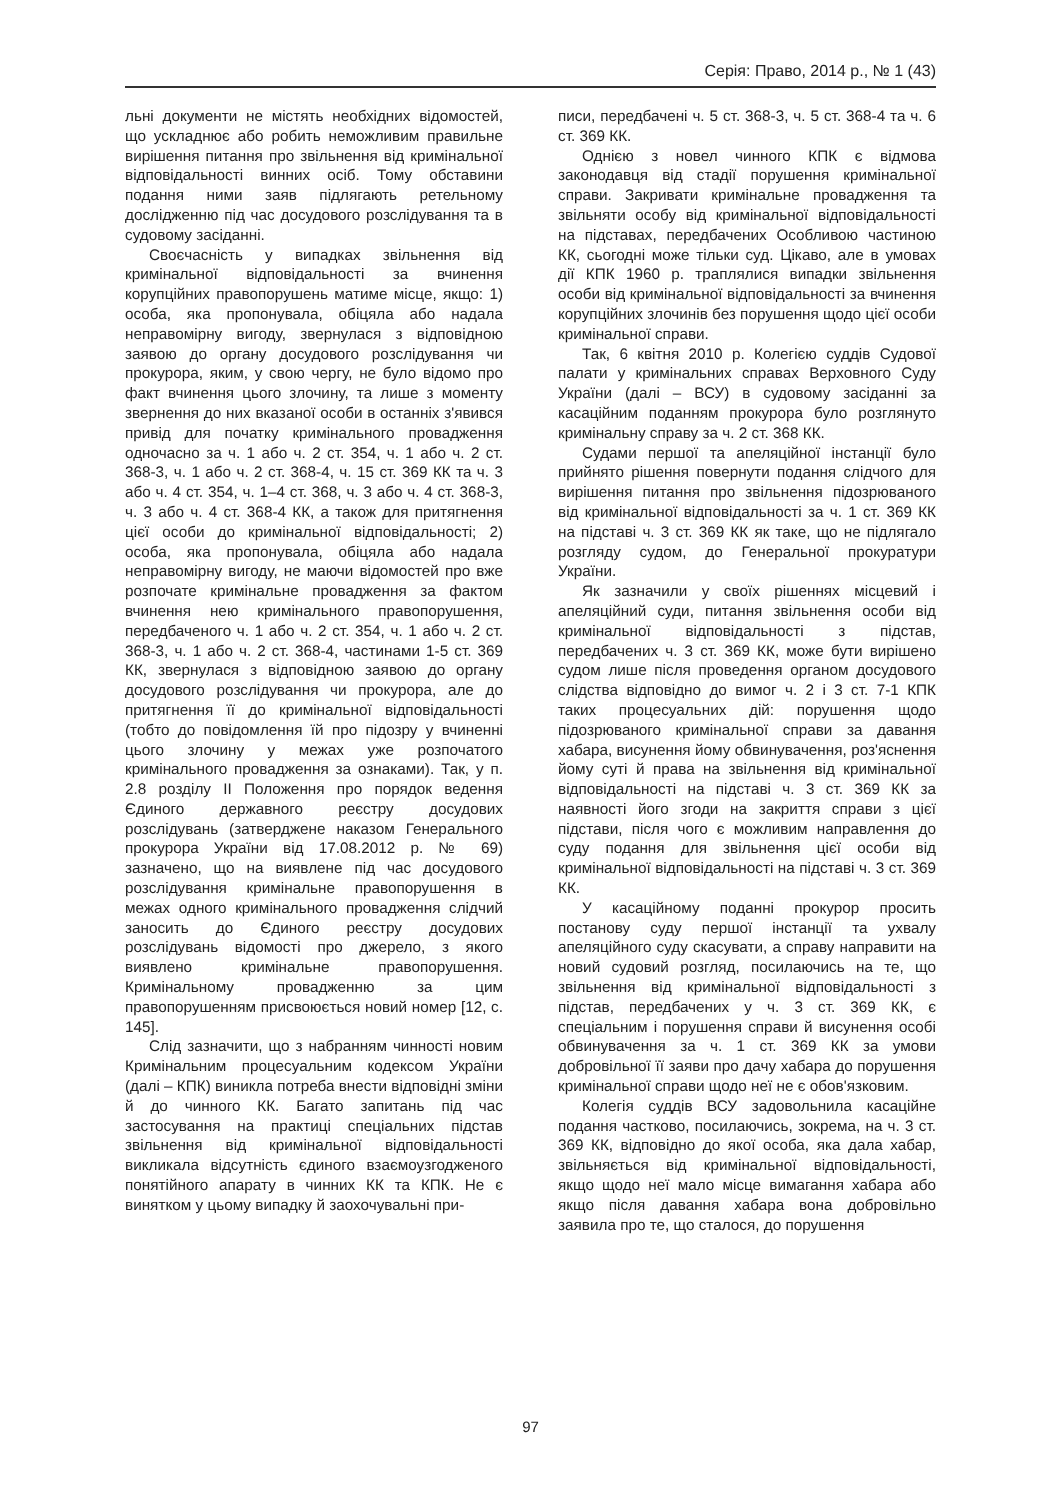Серія: Право, 2014 р., № 1 (43)
льні документи не містять необхідних відомостей, що ускладнює або робить неможливим правильне вирішення питання про звільнення від кримінальної відповідальності винних осіб. Тому обставини подання ними заяв підлягають ретельному дослідженню під час досудового розслідування та в судовому засіданні.
Своєчасність у випадках звільнення від кримінальної відповідальності за вчинення корупційних правопорушень матиме місце, якщо: 1) особа, яка пропонувала, обіцяла або надала неправомірну вигоду, звернулася з відповідною заявою до органу досудового розслідування чи прокурора, яким, у свою чергу, не було відомо про факт вчинення цього злочину, та лише з моменту звернення до них вказаної особи в останніх з'явився привід для початку кримінального провадження одночасно за ч. 1 або ч. 2 ст. 354, ч. 1 або ч. 2 ст. 368-3, ч. 1 або ч. 2 ст. 368-4, ч. 15 ст. 369 КК та ч. 3 або ч. 4 ст. 354, ч. 1–4 ст. 368, ч. 3 або ч. 4 ст. 368-3, ч. 3 або ч. 4 ст. 368-4 КК, а також для притягнення цієї особи до кримінальної відповідальності; 2) особа, яка пропонувала, обіцяла або надала неправомірну вигоду, не маючи відомостей про вже розпочате кримінальне провадження за фактом вчинення нею кримінального правопорушення, передбаченого ч. 1 або ч. 2 ст. 354, ч. 1 або ч. 2 ст. 368-3, ч. 1 або ч. 2 ст. 368-4, частинами 1-5 ст. 369 КК, звернулася з відповідною заявою до органу досудового розслідування чи прокурора, але до притягнення її до кримінальної відповідальності (тобто до повідомлення їй про підозру у вчиненні цього злочину у межах уже розпочатого кримінального провадження за ознаками). Так, у п. 2.8 розділу ІІ Положення про порядок ведення Єдиного державного реєстру досудових розслідувань (затверджене наказом Генерального прокурора України від 17.08.2012 р. № 69) зазначено, що на виявлене під час досудового розслідування кримінальне правопорушення в межах одного кримінального провадження слідчий заносить до Єдиного реєстру досудових розслідувань відомості про джерело, з якого виявлено кримінальне правопорушення. Кримінальному провадженню за цим правопорушенням присвоюється новий номер [12, с. 145].
Слід зазначити, що з набранням чинності новим Кримінальним процесуальним кодексом України (далі – КПК) виникла потреба внести відповідні зміни й до чинного КК. Багато запитань під час застосування на практиці спеціальних підстав звільнення від кримінальної відповідальності викликала відсутність єдиного взаємоузгодженого понятійного апарату в чинних КК та КПК. Не є винятком у цьому випадку й заохочувальні при-
писи, передбачені ч. 5 ст. 368-3, ч. 5 ст. 368-4 та ч. 6 ст. 369 КК.
Однією з новел чинного КПК є відмова законодавця від стадії порушення кримінальної справи. Закривати кримінальне провадження та звільняти особу від кримінальної відповідальності на підставах, передбачених Особливою частиною КК, сьогодні може тільки суд. Цікаво, але в умовах дії КПК 1960 р. траплялися випадки звільнення особи від кримінальної відповідальності за вчинення корупційних злочинів без порушення щодо цієї особи кримінальної справи.
Так, 6 квітня 2010 р. Колегією суддів Судової палати у кримінальних справах Верховного Суду України (далі – ВСУ) в судовому засіданні за касаційним поданням прокурора було розглянуто кримінальну справу за ч. 2 ст. 368 КК.
Судами першої та апеляційної інстанції було прийнято рішення повернути подання слідчого для вирішення питання про звільнення підозрюваного від кримінальної відповідальності за ч. 1 ст. 369 КК на підставі ч. 3 ст. 369 КК як таке, що не підлягало розгляду судом, до Генеральної прокуратури України.
Як зазначили у своїх рішеннях місцевий і апеляційний суди, питання звільнення особи від кримінальної відповідальності з підстав, передбачених ч. 3 ст. 369 КК, може бути вирішено судом лише після проведення органом досудового слідства відповідно до вимог ч. 2 і 3 ст. 7-1 КПК таких процесуальних дій: порушення щодо підозрюваного кримінальної справи за давання хабара, висунення йому обвинувачення, роз'яснення йому суті й права на звільнення від кримінальної відповідальності на підставі ч. 3 ст. 369 КК за наявності його згоди на закриття справи з цієї підстави, після чого є можливим направлення до суду подання для звільнення цієї особи від кримінальної відповідальності на підставі ч. 3 ст. 369 КК.
У касаційному поданні прокурор просить постанову суду першої інстанції та ухвалу апеляційного суду скасувати, а справу направити на новий судовий розгляд, посилаючись на те, що звільнення від кримінальної відповідальності з підстав, передбачених у ч. 3 ст. 369 КК, є спеціальним і порушення справи й висунення особі обвинувачення за ч. 1 ст. 369 КК за умови добровільної її заяви про дачу хабара до порушення кримінальної справи щодо неї не є обов'язковим.
Колегія суддів ВСУ задовольнила касаційне подання частково, посилаючись, зокрема, на ч. 3 ст. 369 КК, відповідно до якої особа, яка дала хабар, звільняється від кримінальної відповідальності, якщо щодо неї мало місце вимагання хабара або якщо після давання хабара вона добровільно заявила про те, що сталося, до порушення
97